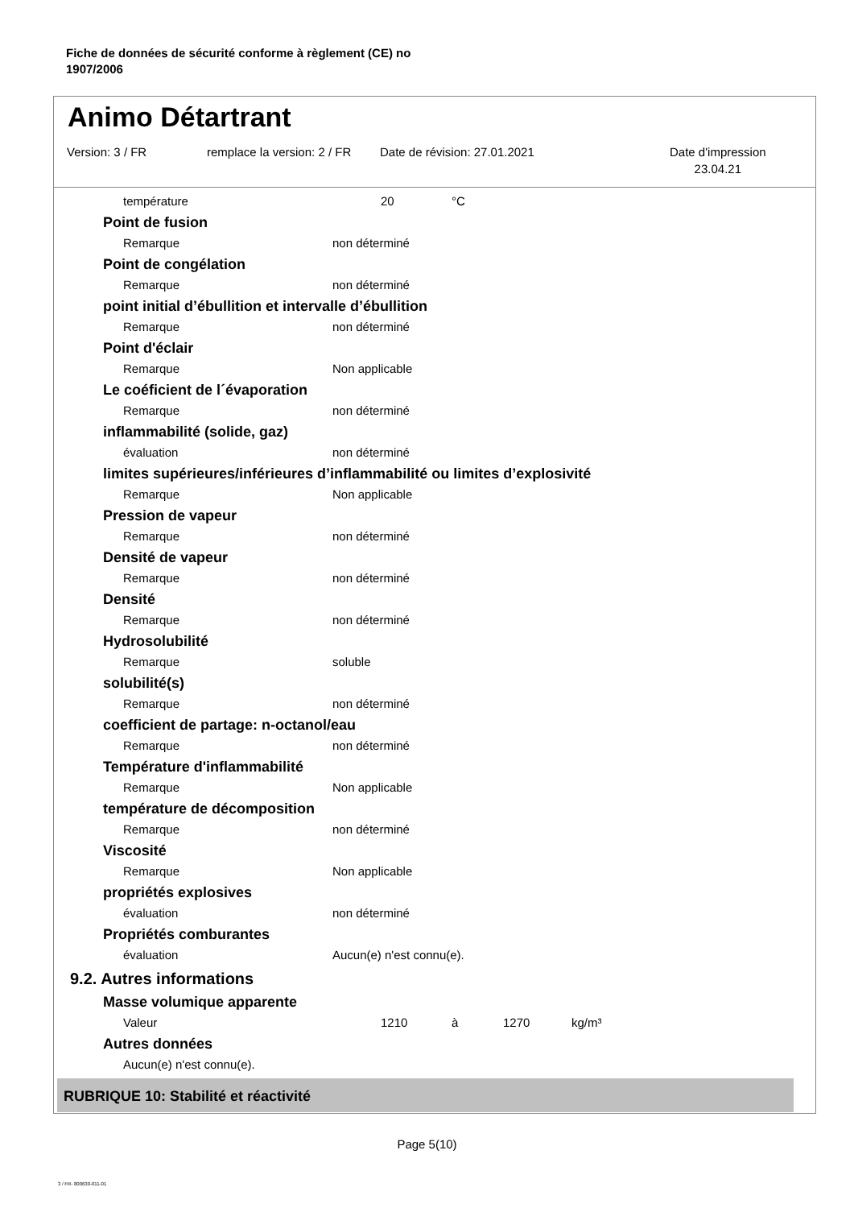Fiche de données de sécurité conforme à règlement (CE) no
1907/2006
Animo Détartrant
Version: 3 / FR
remplace la version: 2 / FR
Date de révision: 27.01.2021
Date d'impression
23.04.21
température 20 °C
Point de fusion
Remarque non déterminé
Point de congélation
Remarque non déterminé
point initial d’ébullition et intervalle d’ébullition
Remarque non déterminé
Point d'éclair
Remarque Non applicable
Le coéficient de l´évaporation
Remarque non déterminé
inflammabilité (solide, gaz)
évaluation non déterminé
limites supérieures/inférieures d’inflammabilité ou limites d’explosivité
Remarque Non applicable
Pression de vapeur
Remarque non déterminé
Densité de vapeur
Remarque non déterminé
Densité
Remarque non déterminé
Hydrosolubilité
Remarque soluble
solubilité(s)
Remarque non déterminé
coefficient de partage: n-octanol/eau
Remarque non déterminé
Température d'inflammabilité
Remarque Non applicable
température de décomposition
Remarque non déterminé
Viscosité
Remarque Non applicable
propriétés explosives
évaluation non déterminé
Propriétés comburantes
évaluation Aucun(e) n'est connu(e).
9.2. Autres informations
Masse volumique apparente
Valeur 1210 à 1270 kg/m³
Autres données
Aucun(e) n'est connu(e).
RUBRIQUE 10: Stabilité et réactivité
Page 5(10)
3 / FR- 800630-011-01